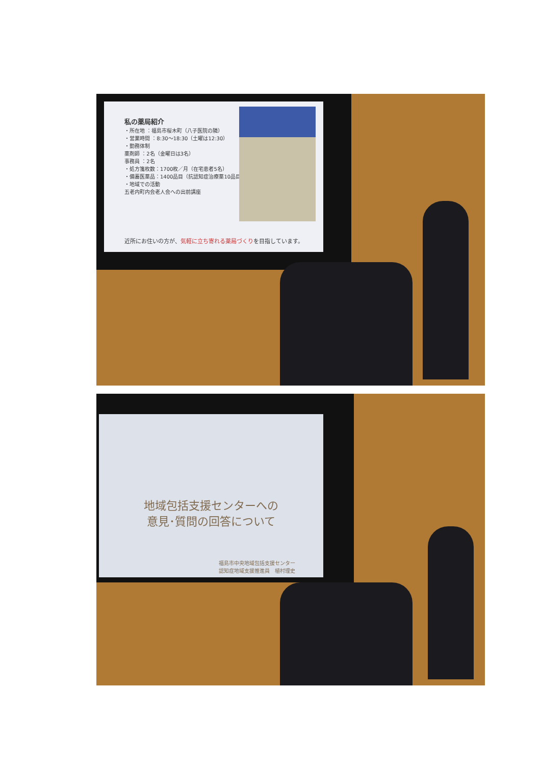私の薬局紹介
・所在地 ：福島市桜木町（八子医院の隣）
・営業時間 ：8:30～18:30（土曜は12:30）
・勤務体制
薬剤師 ：2名（金曜日は3名）
事務員 ：2名
・処方箋枚数：1700枚／月（在宅患者5名）
・備蓄医薬品：1400品目（抗認知症治療薬10品目）
・地域での活動
五老内町内会老人会への出前講座
近所にお住いの方が、気軽に立ち寄れる薬局づくりを目指しています。
地域包括支援センターへの
意見･質問の回答について
福島市中央地域包括支援センター
認知症地域支援推進員　植村理史